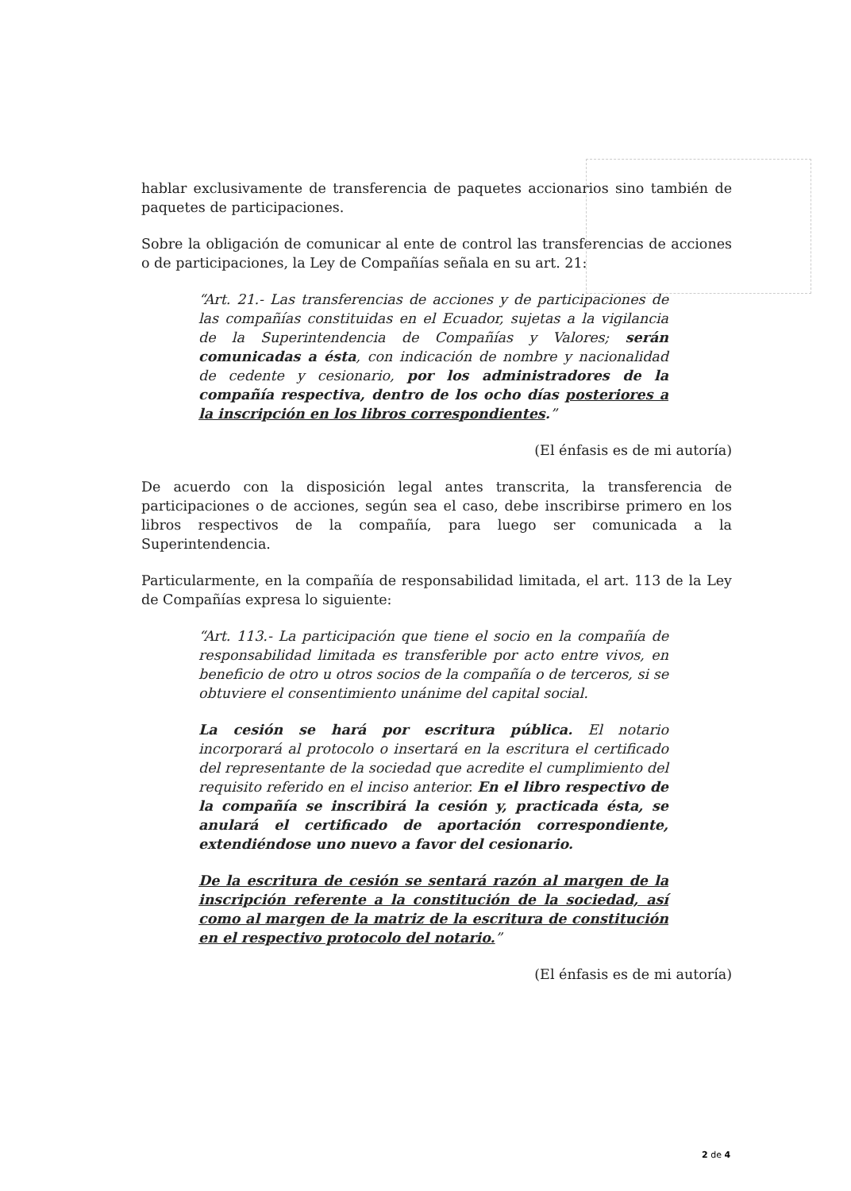hablar exclusivamente de transferencia de paquetes accionarios sino también de paquetes de participaciones.
Sobre la obligación de comunicar al ente de control las transferencias de acciones o de participaciones, la Ley de Compañías señala en su art. 21:
“Art. 21.- Las transferencias de acciones y de participaciones de las compañías constituidas en el Ecuador, sujetas a la vigilancia de la Superintendencia de Compañías y Valores; serán comunicadas a ésta, con indicación de nombre y nacionalidad de cedente y cesionario, por los administradores de la compañía respectiva, dentro de los ocho días posteriores a la inscripción en los libros correspondientes.”
(El énfasis es de mi autoría)
De acuerdo con la disposición legal antes transcrita, la transferencia de participaciones o de acciones, según sea el caso, debe inscribirse primero en los libros respectivos de la compañía, para luego ser comunicada a la Superintendencia.
Particularmente, en la compañía de responsabilidad limitada, el art. 113 de la Ley de Compañías expresa lo siguiente:
“Art. 113.- La participación que tiene el socio en la compañía de responsabilidad limitada es transferible por acto entre vivos, en beneficio de otro u otros socios de la compañía o de terceros, si se obtuviere el consentimiento unánime del capital social.
La cesión se hará por escritura pública. El notario incorporará al protocolo o insertará en la escritura el certificado del representante de la sociedad que acredite el cumplimiento del requisito referido en el inciso anterior. En el libro respectivo de la compañía se inscribirá la cesión y, practicada ésta, se anulará el certificado de aportación correspondiente, extendiéndose uno nuevo a favor del cesionario.
De la escritura de cesión se sentará razón al margen de la inscripción referente a la constitución de la sociedad, así como al margen de la matriz de la escritura de constitución en el respectivo protocolo del notario.”
(El énfasis es de mi autoría)
2 de 4